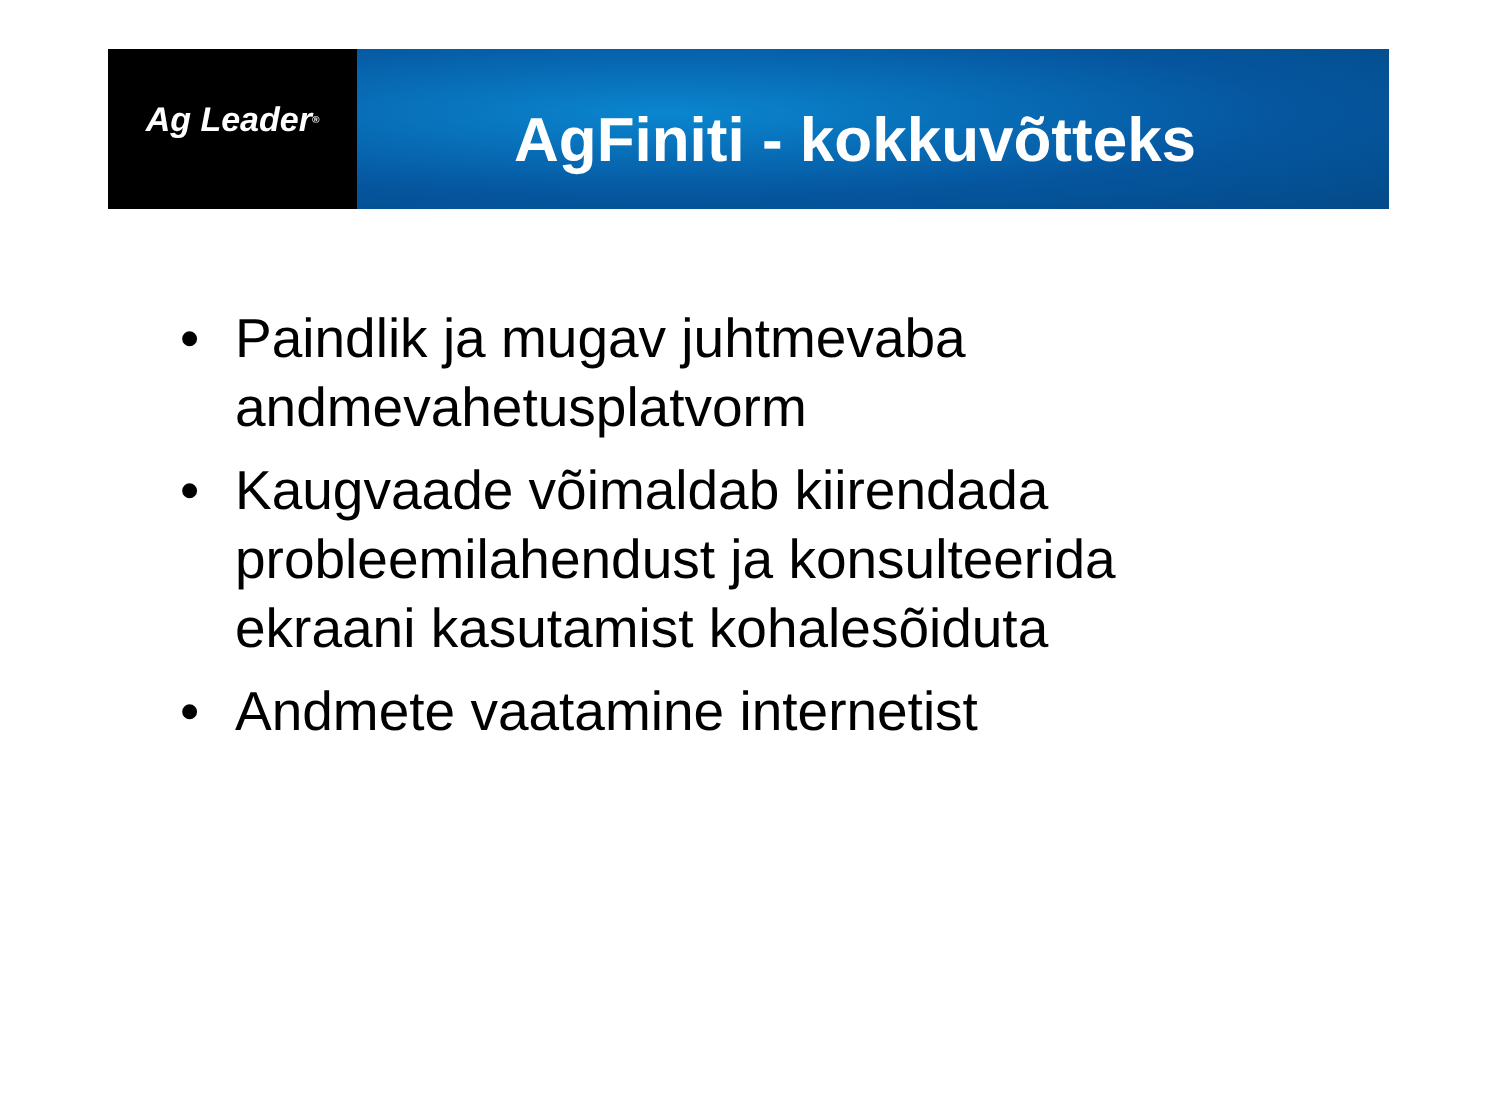Ag Leader<sup>®</sup>
AgFiniti - kokkuvõtteks
• Paindlik ja mugav juhtmevaba andmevahetusplatvorm
• Kaugvaade võimaldab kiirendada probleemilahendust ja konsulteerida ekraani kasutamist kohalesõiduta
• Andmete vaatamine internetist